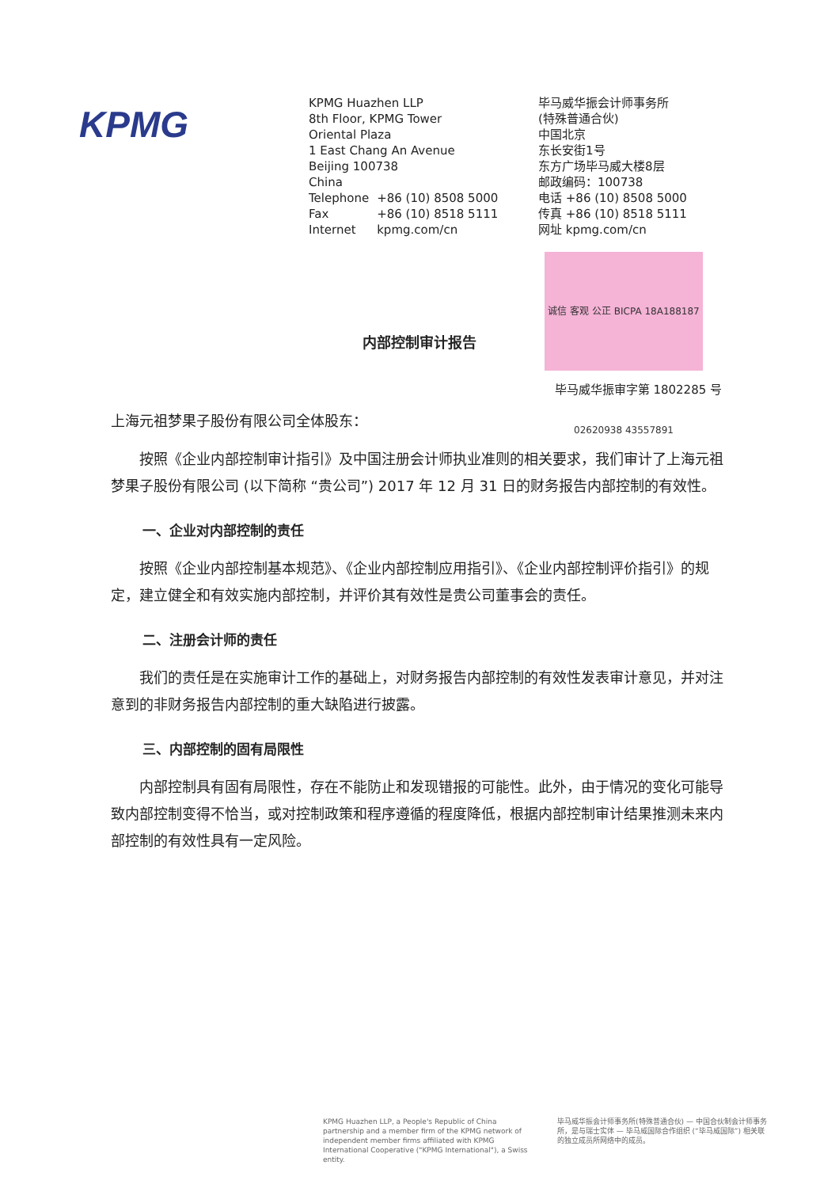KPMG
KPMG Huazhen LLP
8th Floor, KPMG Tower
Oriental Plaza
1 East Chang An Avenue
Beijing 100738
China
| Telephone | +86 (10) 8508 5000 |
| Fax | +86 (10) 8518 5111 |
| Internet | kpmg.com/cn |
毕马威华振会计师事务所
(特殊普通合伙)
中国北京
东长安街1号
东方广场毕马威大楼8层
邮政编码：100738
电话 +86 (10) 8508 5000
传真 +86 (10) 8518 5111
网址 kpmg.com/cn
诚信 客观 公正 BICPA 18A188187 02620938 43557891
内部控制审计报告
毕马威华振审字第 1802285 号
上海元祖梦果子股份有限公司全体股东：
按照《企业内部控制审计指引》及中国注册会计师执业准则的相关要求，我们审计了上海元祖梦果子股份有限公司 (以下简称 “贵公司”) 2017 年 12 月 31 日的财务报告内部控制的有效性。
一、企业对内部控制的责任
按照《企业内部控制基本规范》、《企业内部控制应用指引》、《企业内部控制评价指引》的规定，建立健全和有效实施内部控制，并评价其有效性是贵公司董事会的责任。
二、注册会计师的责任
我们的责任是在实施审计工作的基础上，对财务报告内部控制的有效性发表审计意见，并对注意到的非财务报告内部控制的重大缺陷进行披露。
三、内部控制的固有局限性
内部控制具有固有局限性，存在不能防止和发现错报的可能性。此外，由于情况的变化可能导致内部控制变得不恰当，或对控制政策和程序遵循的程度降低，根据内部控制审计结果推测未来内部控制的有效性具有一定风险。
KPMG Huazhen LLP, a People's Republic of China partnership and a member firm of the KPMG network of independent member firms affiliated with KPMG International Cooperative ("KPMG International"), a Swiss entity.
毕马威华振会计师事务所(特殊普通合伙) — 中国合伙制会计师事务所，是与瑞士实体 — 毕马威国际合作组织 (“毕马威国际”) 相关联的独立成员所网络中的成员。